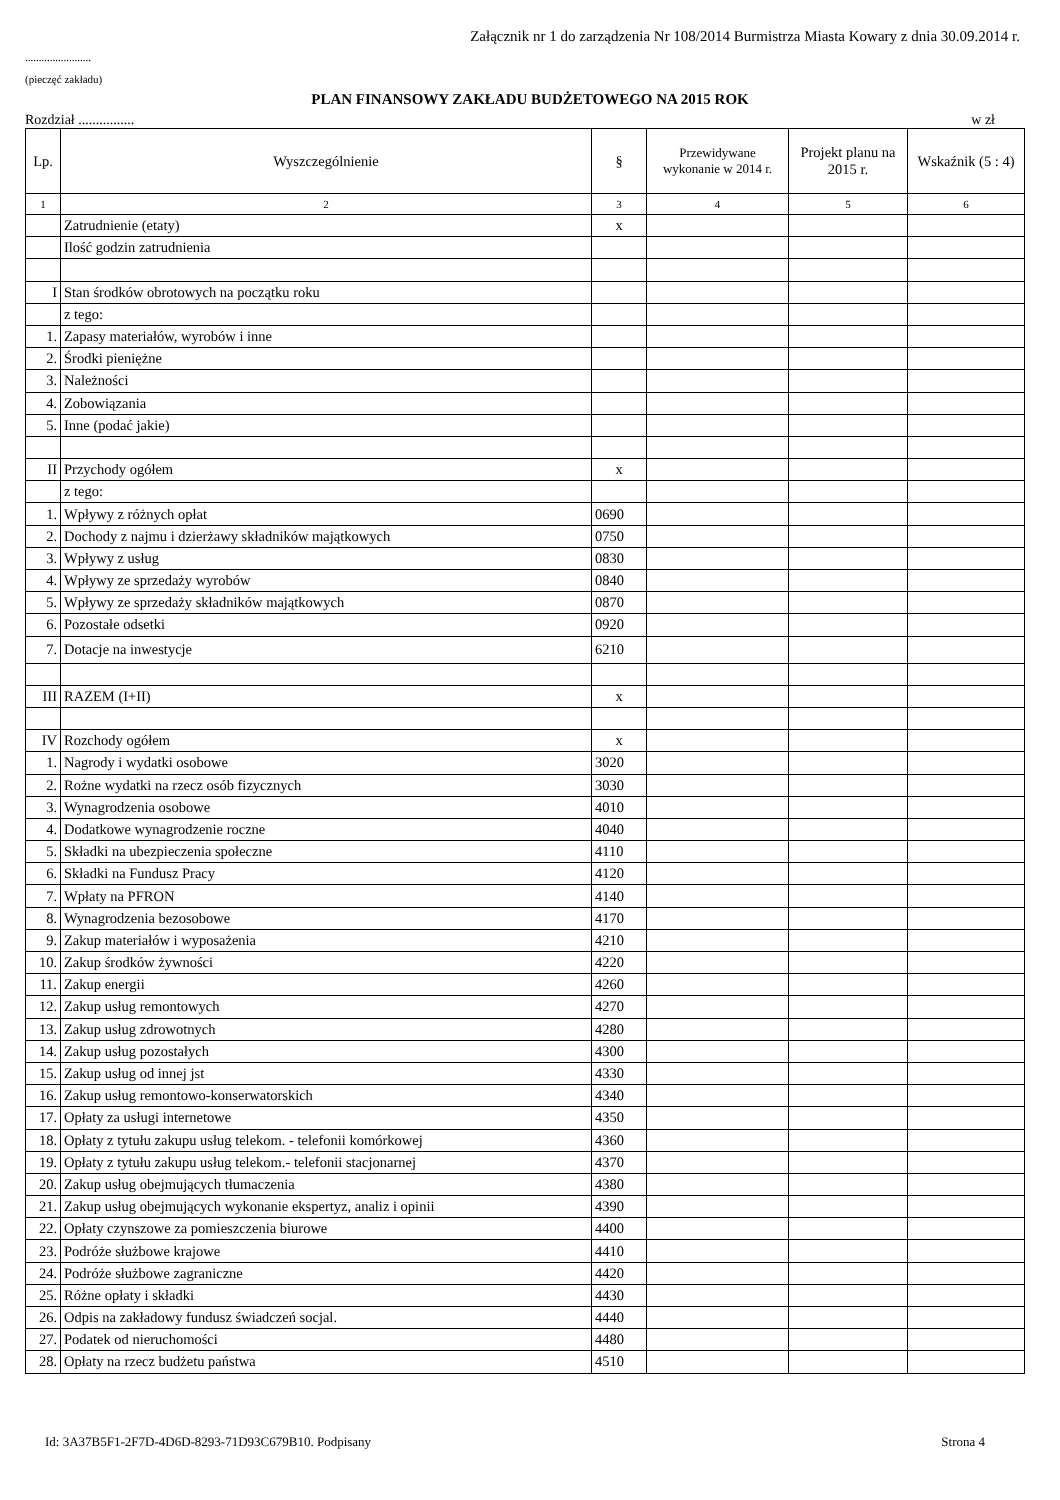Załącznik nr 1 do zarządzenia Nr 108/2014 Burmistrza Miasta Kowary z dnia 30.09.2014 r.
........................
(pieczęć zakładu)
PLAN FINANSOWY ZAKŁADU BUDŻETOWEGO NA 2015 ROK
Rozdział ................ w zł
| Lp. | Wyszczególnienie | § | Przewidywane wykonanie w 2014 r. | Projekt planu na 2015 r. | Wskaźnik (5 : 4) |
| --- | --- | --- | --- | --- | --- |
| 1 | 2 | 3 | 4 | 5 | 6 |
| | Zatrudnienie (etaty) | x | | | |
| | Ilość godzin zatrudnienia | | | | |
| I | Stan środków obrotowych na początku roku | | | | |
| | z tego: | | | | |
| 1. | Zapasy materiałów, wyrobów i inne | | | | |
| 2. | Środki pieniężne | | | | |
| 3. | Należności | | | | |
| 4. | Zobowiązania | | | | |
| 5. | Inne (podać jakie) | | | | |
| II | Przychody ogółem | x | | | |
| | z tego: | | | | |
| 1. | Wpływy z różnych opłat | 0690 | | | |
| 2. | Dochody z najmu i dzierżawy składników majątkowych | 0750 | | | |
| 3. | Wpływy z usług | 0830 | | | |
| 4. | Wpływy ze sprzedaży wyrobów | 0840 | | | |
| 5. | Wpływy ze sprzedaży składników majątkowych | 0870 | | | |
| 6. | Pozostałe odsetki | 0920 | | | |
| 7. | Dotacje na inwestycje | 6210 | | | |
| III | RAZEM (I+II) | x | | | |
| IV | Rozchody ogółem | x | | | |
| 1. | Nagrody i wydatki osobowe | 3020 | | | |
| 2. | Rożne wydatki na rzecz osób fizycznych | 3030 | | | |
| 3. | Wynagrodzenia osobowe | 4010 | | | |
| 4. | Dodatkowe wynagrodzenie roczne | 4040 | | | |
| 5. | Składki na ubezpieczenia społeczne | 4110 | | | |
| 6. | Składki na Fundusz Pracy | 4120 | | | |
| 7. | Wpłaty na PFRON | 4140 | | | |
| 8. | Wynagrodzenia bezosobowe | 4170 | | | |
| 9. | Zakup materiałów i wyposażenia | 4210 | | | |
| 10. | Zakup środków żywności | 4220 | | | |
| 11. | Zakup energii | 4260 | | | |
| 12. | Zakup usług remontowych | 4270 | | | |
| 13. | Zakup usług zdrowotnych | 4280 | | | |
| 14. | Zakup usług pozostałych | 4300 | | | |
| 15. | Zakup usług od innej jst | 4330 | | | |
| 16. | Zakup usług remontowo-konserwatorskich | 4340 | | | |
| 17. | Opłaty za usługi internetowe | 4350 | | | |
| 18. | Opłaty z tytułu zakupu usług telekom. - telefonii komórkowej | 4360 | | | |
| 19. | Opłaty z tytułu zakupu usług telekom.- telefonii stacjonarnej | 4370 | | | |
| 20. | Zakup usług obejmujących tłumaczenia | 4380 | | | |
| 21. | Zakup usług obejmujących wykonanie ekspertyz, analiz i opinii | 4390 | | | |
| 22. | Opłaty czynszowe za pomieszczenia biurowe | 4400 | | | |
| 23. | Podróże służbowe krajowe | 4410 | | | |
| 24. | Podróże służbowe zagraniczne | 4420 | | | |
| 25. | Różne opłaty i składki | 4430 | | | |
| 26. | Odpis na zakładowy fundusz świadczeń socjal. | 4440 | | | |
| 27. | Podatek od nieruchomości | 4480 | | | |
| 28. | Opłaty na rzecz budżetu państwa | 4510 | | | |
Id: 3A37B5F1-2F7D-4D6D-8293-71D93C679B10. Podpisany Strona 4